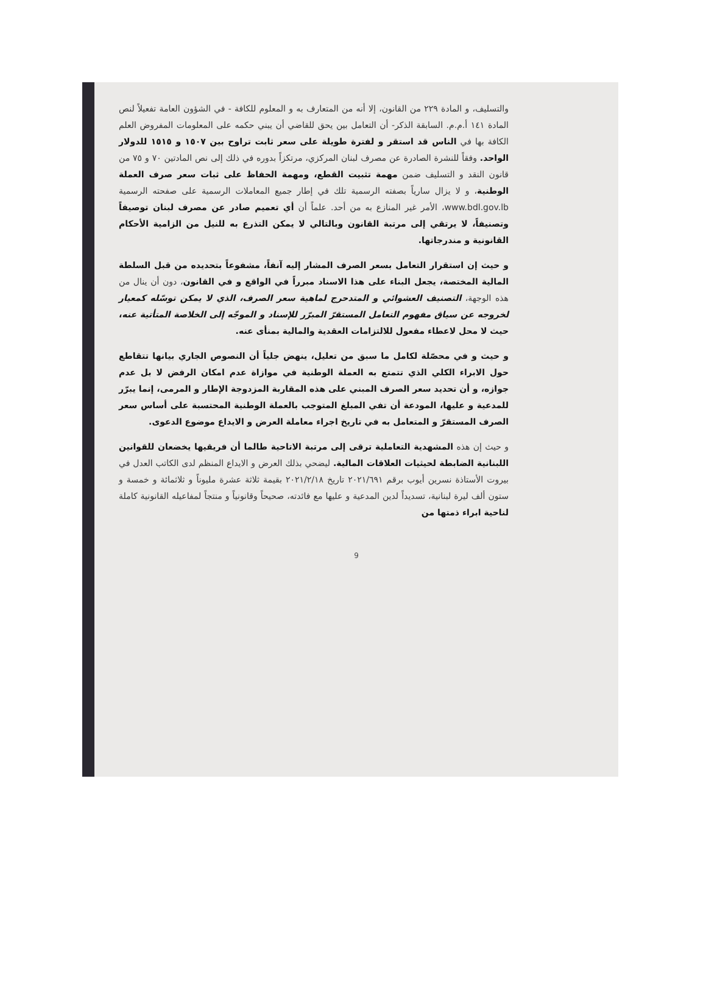والتسليف، و المادة ٢٢٩ من القانون، إلا أنه من المتعارف به و المعلوم للكافة - في الشؤون العامة تفعيلاً لنص المادة ١٤١ أ.م.م. السابقة الذكر- أن التعامل بين يحق للقاضي أن يبني حكمه على المعلومات المفروض العلم الكافة بها في الناس قد استقر و لفترة طويلة على سعر ثابت تراوح بين ١٥٠٧ و ١٥١٥ للدولار الواحد. وفقاً للنشرة الصادرة عن مصرف لبنان المركزي، مرتكزاً بدوره في ذلك إلى نص المادتين ٧٠ و ٧٥ من قانون النقد و التسليف ضمن مهمة تثبيت القطع، ومهمة الحفاظ على ثبات سعر صرف العملة الوطنية، و لا يزال سارياً بصفته الرسمية تلك في إطار جميع المعاملات الرسمية على صفحته الرسمية www.bdl.gov.lb، الأمر غير المنازع به من أحد. علماً أن أي تعميم صادر عن مصرف لبنان توصيفاً وتصنيفاً، لا يرتقي إلى مرتبة القانون وبالتالي لا يمكن التذرع به للنيل من الزامية الأحكام القانونية و مندرجاتها.
و حيث إن استقرار التعامل بسعر الصرف المشار إليه آنفاً، مشفوعاً بتحديده من قبل السلطة المالية المختصة، يجعل البناء على هذا الاسناد مبرراً في الواقع و في القانون، دون أن ينال من هذه الوجهة، التصنيف العشوائي و المتدحرج لماهية سعر الصرف، الذي لا يمكن توسّله كمعيار لخروجه عن سياق مفهوم التعامل المستقرّ المبرّر للإسناد و الموجّه إلى الخلاصة المتأتية عنه، حيث لا محل لاعطاء مفعول للالتزامات العقدية والمالية بمنأى عنه.
و حيث و في محصّلة لكامل ما سبق من تعليل، ينهض جلياً أن النصوص الجاري بيانها تتقاطع حول الابراء الكلي الذي تتمتع به العملة الوطنية في موازاة عدم امكان الرفض لا بل عدم جوازه، و أن تحديد سعر الصرف المبني على هذه المقاربة المزدوجة الإطار و المرمى، إنما يبرّر للمدعية و عليها، المودعة أن تفي المبلغ المتوجب بالعملة الوطنية المحتسبة على أساس سعر الصرف المستقرّ و المتعامل به في تاريخ اجراء معاملة العرض و الايداع موضوع الدعوى.
و حيث إن هذه المشهدية التعاملية ترقى إلى مرتبة الاتاحية طالما أن فريقيها يخضعان للقوانين اللبنانية الضابطة لحيثيات العلاقات المالية. ليضحي بذلك العرض و الايداع المنظم لدى الكاتب العدل في بيروت الأستاذة نسرين أيوب برقم ٢٠٢١/٦٩١ تاريخ ٢٠٢١/٢/١٨ بقيمة ثلاثة عشرة مليوناً و ثلاثمائة و خمسة و ستون ألف ليرة لبنانية، تسديداً لدين المدعية و عليها مع فائدته، صحيحاً وقانونياً و منتجاً لمفاعيله القانونية كاملة لناحية ابراء ذمتها من
9